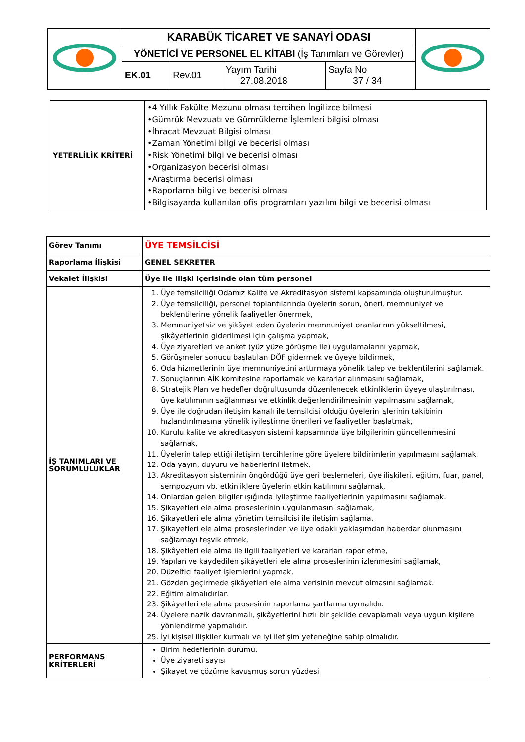| | KARABÜK TİCARET VE SANAYİ ODASI | | | | |
| | YÖNETİCİ VE PERSONEL EL KİTABI (İş Tanımları ve Görevler) | | | | |
| | EK.01 | Rev.01 | Yayım Tarihi 27.08.2018 | Sayfa No 37 / 34 | |
| YETERLİLİK KRİTERİ | •4 Yıllık Fakülte Mezunu olması tercihen İngilizce bilmesi •Gümrük Mevzuatı ve Gümrükleme İşlemleri bilgisi olması •İhracat Mevzuat Bilgisi olması •Zaman Yönetimi bilgi ve becerisi olması •Risk Yönetimi bilgi ve becerisi olması •Organizasyon becerisi olması •Araştırma becerisi olması •Raporlama bilgi ve becerisi olması •Bilgisayarda kullanılan ofis programları yazılım bilgi ve becerisi olması |
| Görev Tanımı | ÜYE TEMSİLCİSİ |
| Raporlama İlişkisi | GENEL SEKRETER |
| Vekalet İlişkisi | Üye ile ilişki içerisinde olan tüm personel |
| İŞ TANIMLARI VE SORUMLULUKLAR | 1. Üye temsilciliği Odamız Kalite ve Akreditasyon sistemi kapsamında oluşturulmuştur. 2. Üye temsilciliği, personel toplantılarında üyelerin sorun, öneri, memnuniyet ve beklentilerine yönelik faaliyetler önermek, 3. Memnuniyetsiz ve şikâyet eden üyelerin memnuniyet oranlarının yükseltilmesi, şikâyetlerinin giderilmesi için çalışma yapmak, 4. Üye ziyaretleri ve anket (yüz yüze görüşme ile) uygulamalarını yapmak, 5. Görüşmeler sonucu başlatılan DÖF gidermek ve üyeye bildirmek, 6. Oda hizmetlerinin üye memnuniyetini arttırmaya yönelik talep ve beklentilerini sağlamak, 7. Sonuçlarının AİK komitesine raporlamak ve kararlar alınmasını sağlamak, 8. Stratejik Plan ve hedefler doğrultusunda düzenlenecek etkinliklerin üyeye ulaştırılması, üye katılımının sağlanması ve etkinlik değerlendirilmesinin yapılmasını sağlamak, 9. Üye ile doğrudan iletişim kanalı ile temsilcisi olduğu üyelerin işlerinin takibinin hızlandırılmasına yönelik iyileştirme önerileri ve faaliyetler başlatmak, 10. Kurulu kalite ve akreditasyon sistemi kapsamında üye bilgilerinin güncellenmesini sağlamak, 11. Üyelerin talep ettiği iletişim tercihlerine göre üyelere bildirimlerin yapılmasını sağlamak, 12. Oda yayın, duyuru ve haberlerini iletmek, 13. Akreditasyon sisteminin öngördüğü üye geri beslemeleri, üye ilişkileri, eğitim, fuar, panel, sempozyum vb. etkinliklere üyelerin etkin katılımını sağlamak, 14. Onlardan gelen bilgiler ışığında iyileştirme faaliyetlerinin yapılmasını sağlamak. 15. Şikayetleri ele alma proseslerinin uygulanmasını sağlamak, 16. Şikayetleri ele alma yönetim temsilcisi ile iletişim sağlama, 17. Şikayetleri ele alma proseslerinden ve üye odaklı yaklaşımdan haberdar olunmasını sağlamayı teşvik etmek, 18. Şikâyetleri ele alma ile ilgili faaliyetleri ve kararları rapor etme, 19. Yapılan ve kaydedilen şikâyetleri ele alma proseslerinin izlenmesini sağlamak, 20. Düzeltici faaliyet işlemlerini yapmak, 21. Gözden geçirmede şikâyetleri ele alma verisinin mevcut olmasını sağlamak. 22. Eğitim almalıdırlar. 23. Şikâyetleri ele alma prosesinin raporlama şartlarına uymalıdır. 24. Üyelere nazik davranmalı, şikâyetlerini hızlı bir şekilde cevaplamalı veya uygun kişilere yönlendirme yapmalıdır. 25. İyi kişisel ilişkiler kurmalı ve iyi iletişim yeteneğine sahip olmalıdır. |
| PERFORMANS KRİTERLERİ | Birim hedeflerinin durumu, Üye ziyareti sayısı Şikayet ve çözüme kavuşmuş sorun yüzdesi |